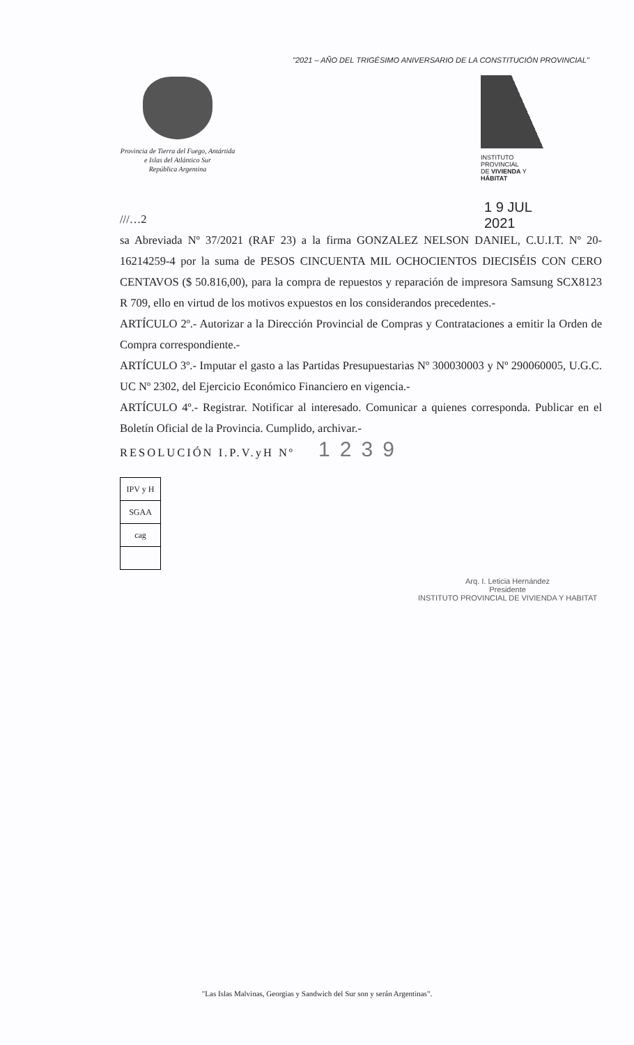"2021 – AÑO DEL TRIGÉSIMO ANIVERSARIO DE LA CONSTITUCIÓN PROVINCIAL"
Provincia de Tierra del Fuego, Antártida
e Islas del Atlántico Sur
República Argentina
INSTITUTO PROVINCIAL
DE VIVIENDA Y HÁBITAT
1 9 JUL 2021
///…2
sa Abreviada Nº 37/2021 (RAF 23) a la firma GONZALEZ NELSON DANIEL, C.U.I.T. Nº 20-16214259-4 por la suma de PESOS CINCUENTA MIL OCHOCIENTOS DIECISÉIS CON CERO CENTAVOS ($ 50.816,00), para la compra de repuestos y reparación de impresora Samsung SCX8123 R 709, ello en virtud de los motivos expuestos en los considerandos precedentes.-
ARTÍCULO 2º.- Autorizar a la Dirección Provincial de Compras y Contrataciones a emitir la Orden de Compra correspondiente.-
ARTÍCULO 3º.- Imputar el gasto a las Partidas Presupuestarias Nº 300030003 y Nº 290060005, U.G.C. UC Nº 2302, del Ejercicio Económico Financiero en vigencia.-
ARTÍCULO 4º.- Registrar. Notificar al interesado. Comunicar a quienes corresponda. Publicar en el Boletín Oficial de la Provincia. Cumplido, archivar.-
RESOLUCIÓN I.P.V.yH Nº 1239
| IPV y H |
| SGAA |
| cag |
Arq. I. Leticia Hernández
Presidente
INSTITUTO PROVINCIAL DE VIVIENDA Y HABITAT
"Las Islas Malvinas, Georgias y Sandwich del Sur son y serán Argentinas".